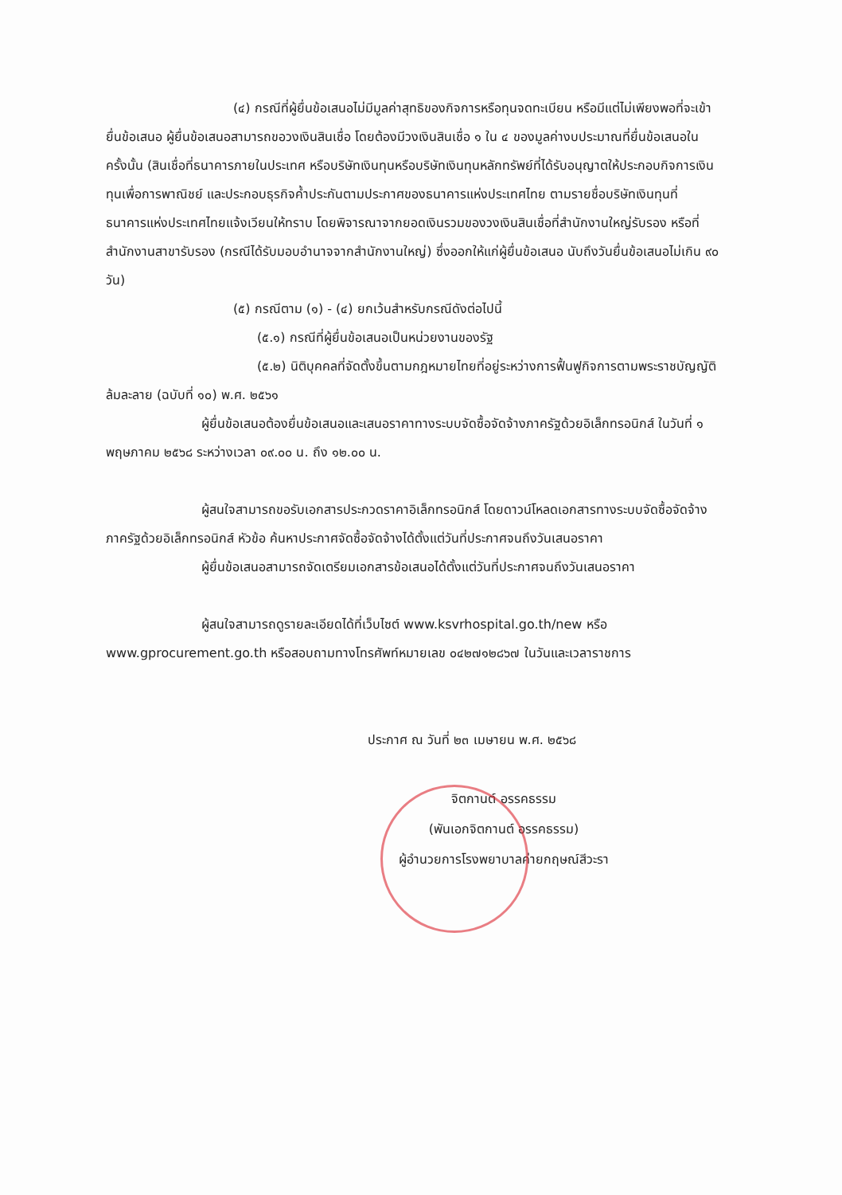(๔) กรณีที่ผู้ยื่นข้อเสนอไม่มีมูลค่าสุทธิของกิจการหรือทุนจดทะเบียน หรือมีแต่ไม่เพียงพอที่จะเข้ายื่นข้อเสนอ ผู้ยื่นข้อเสนอสามารถขอวงเงินสินเชื่อ โดยต้องมีวงเงินสินเชื่อ ๑ ใน ๔ ของมูลค่างบประมาณที่ยื่นข้อเสนอในครั้งนั้น (สินเชื่อที่ธนาคารภายในประเทศ หรือบริษัทเงินทุนหรือบริษัทเงินทุนหลักทรัพย์ที่ได้รับอนุญาตให้ประกอบกิจการเงินทุนเพื่อการพาณิชย์ และประกอบธุรกิจค้ำประกันตามประกาศของธนาคารแห่งประเทศไทย ตามรายชื่อบริษัทเงินทุนที่ธนาคารแห่งประเทศไทยแจ้งเวียนให้ทราบ โดยพิจารณาจากยอดเงินรวมของวงเงินสินเชื่อที่สำนักงานใหญ่รับรอง หรือที่สำนักงานสาขารับรอง (กรณีได้รับมอบอำนาจจากสำนักงานใหญ่) ซึ่งออกให้แก่ผู้ยื่นข้อเสนอ นับถึงวันยื่นข้อเสนอไม่เกิน ๙๐ วัน)
(๕) กรณีตาม (๑) - (๔) ยกเว้นสำหรับกรณีดังต่อไปนี้
(๕.๑) กรณีที่ผู้ยื่นข้อเสนอเป็นหน่วยงานของรัฐ
(๕.๒) นิติบุคคลที่จัดตั้งขึ้นตามกฎหมายไทยที่อยู่ระหว่างการฟื้นฟูกิจการตามพระราชบัญญัติล้มละลาย (ฉบับที่ ๑๐) พ.ศ. ๒๕๖๑
ผู้ยื่นข้อเสนอต้องยื่นข้อเสนอและเสนอราคาทางระบบจัดซื้อจัดจ้างภาครัฐด้วยอิเล็กทรอนิกส์ ในวันที่ ๑ พฤษภาคม ๒๕๖๘ ระหว่างเวลา ๐๙.๐๐ น. ถึง ๑๒.๐๐ น.
ผู้สนใจสามารถขอรับเอกสารประกวดราคาอิเล็กทรอนิกส์ โดยดาวน์โหลดเอกสารทางระบบจัดซื้อจัดจ้างภาครัฐด้วยอิเล็กทรอนิกส์ หัวข้อ ค้นหาประกาศจัดซื้อจัดจ้างได้ตั้งแต่วันที่ประกาศจนถึงวันเสนอราคา
ผู้ยื่นข้อเสนอสามารถจัดเตรียมเอกสารข้อเสนอได้ตั้งแต่วันที่ประกาศจนถึงวันเสนอราคา
ผู้สนใจสามารถดูรายละเอียดได้ที่เว็บไซต์ www.ksvrhospital.go.th/new หรือ www.gprocurement.go.th หรือสอบถามทางโทรศัพท์หมายเลข ๐๔๒๗๑๒๘๖๗ ในวันและเวลาราชการ
ประกาศ ณ วันที่ ๒๓ เมษายน พ.ศ. ๒๕๖๘
จิตกานต์ อรรคธรรม
(พันเอกจิตกานต์ อรรคธรรม)
ผู้อำนวยการโรงพยาบาลค่ายกฤษณ์สีวะรา